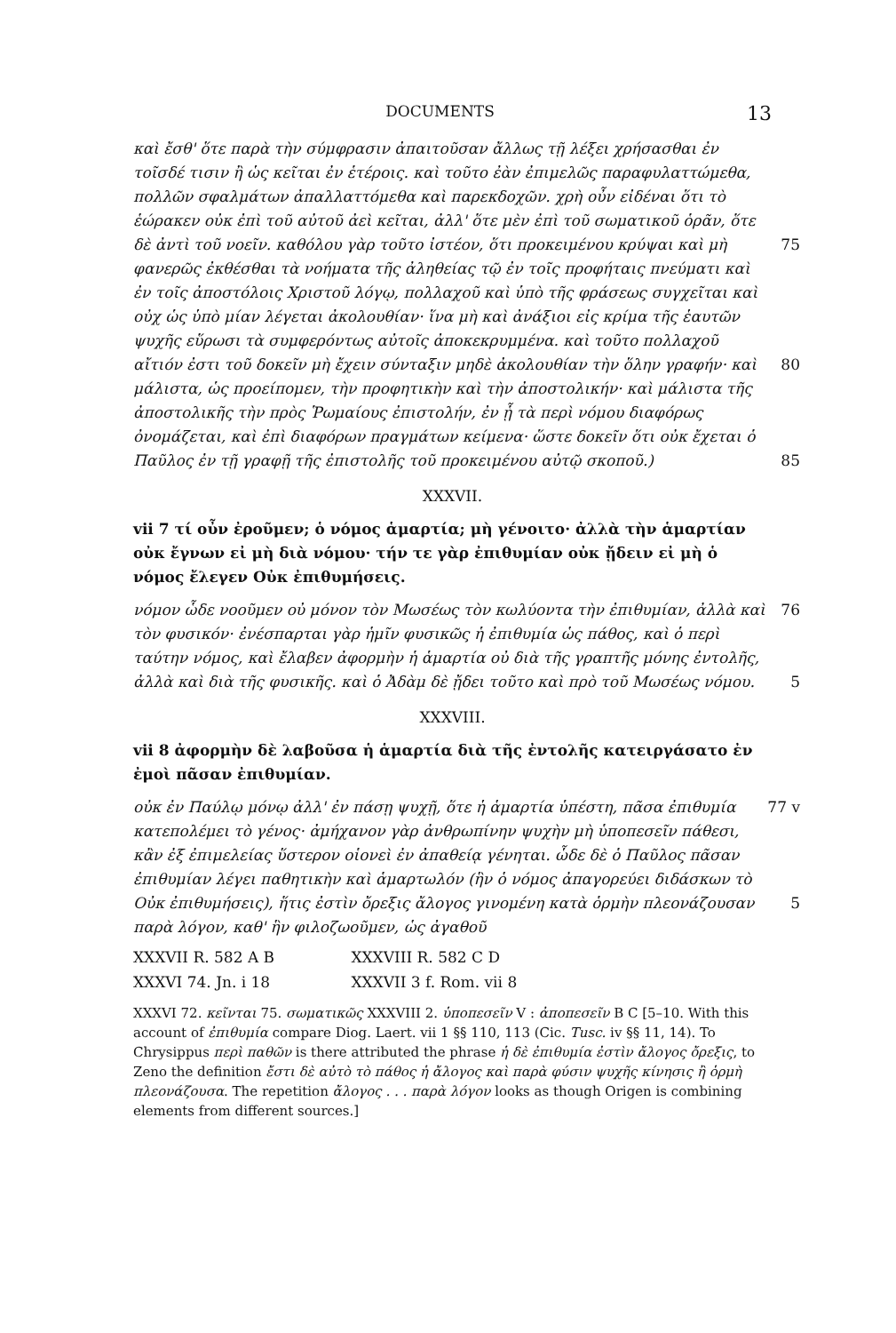DOCUMENTS 13
καὶ ἔσθ' ὅτε παρὰ τὴν σύμφρασιν ἀπαιτοῦσαν ἄλλως τῇ λέξει χρήσασθαι ἐν τοῖσδέ τισιν ἢ ὡς κεῖται ἐν ἑτέροις. καὶ τοῦτο ἐὰν ἐπιμελῶς παραφυλαττώμεθα, πολλῶν σφαλμάτων ἀπαλλαττόμεθα καὶ παρεκδοχῶν. χρὴ οὖν εἰδέναι ὅτι τὸ ἑώρακεν οὐκ ἐπὶ τοῦ αὐτοῦ ἀεὶ κεῖται, ἀλλ' ὅτε μὲν ἐπὶ τοῦ σωματικοῦ ὁρᾶν, ὅτε δὲ ἀντὶ τοῦ νοεῖν. καθόλου γὰρ τοῦτο ἰστέον, ὅτι 75 προκειμένου κρύψαι καὶ μὴ φανερῶς ἐκθέσθαι τὰ νοήματα τῆς ἀληθείας τῷ ἐν τοῖς προφήταις πνεύματι καὶ ἐν τοῖς ἀποστόλοις Χριστοῦ λόγῳ, πολλαχοῦ καὶ ὑπὸ τῆς φράσεως συγχεῖται καὶ οὐχ ὡς ὑπὸ μίαν λέγεται ἀκολουθίαν· ἵνα μὴ καὶ ἀνάξιοι εἰς κρίμα τῆς ἑαυτῶν ψυχῆς εὕρωσι τὰ συμφερόντως αὐτοῖς ἀποκεκρυμμένα. καὶ τοῦτο πολλαχοῦ αἴτιόν ἐστι τοῦ δοκεῖν μὴ ἔχειν σύνταξιν 80 μηδὲ ἀκολουθίαν τὴν ὅλην γραφήν· καὶ μάλιστα, ὡς προείπομεν, τὴν προφητικὴν καὶ τὴν ἀποστολικήν· καὶ μάλιστα τῆς ἀποστολικῆς τὴν πρὸς Ῥωμαίους ἐπιστολήν, ἐν ᾗ τὰ περὶ νόμου διαφόρως ὀνομάζεται, καὶ ἐπὶ διαφόρων πραγμάτων κείμενα· ὥστε δοκεῖν ὅτι οὐκ ἔχεται ὁ Παῦλος ἐν τῇ γραφῇ τῆς ἐπιστολῆς τοῦ προκειμένου αὐτῷ σκοποῦ.) 85
XXXVII.
vii 7 τί οὖν ἐροῦμεν; ὁ νόμος ἁμαρτία; μὴ γένοιτο· ἀλλὰ τὴν ἁμαρτίαν οὐκ ἔγνων εἰ μὴ διὰ νόμου· τήν τε γὰρ ἐπιθυμίαν οὐκ ᾔδειν εἰ μὴ ὁ νόμος ἔλεγεν Οὐκ ἐπιθυμήσεις.
νόμον ὧδε νοοῦμεν οὐ μόνον τὸν Μωσέως τὸν κωλύοντα τὴν ἐπιθυμίαν, ἀλλὰ 76 καὶ τὸν φυσικόν· ἐνέσπαρται γὰρ ἡμῖν φυσικῶς ἡ ἐπιθυμία ὡς πάθος, καὶ ὁ περὶ ταύτην νόμος, καὶ ἔλαβεν ἀφορμὴν ἡ ἁμαρτία οὐ διὰ τῆς γραπτῆς μόνης ἐντολῆς, ἀλλὰ καὶ διὰ τῆς φυσικῆς. καὶ ὁ Ἀδὰμ δὲ ᾔδει τοῦτο καὶ πρὸ τοῦ Μωσέως νόμου. 5
XXXVIII.
vii 8 ἀφορμὴν δὲ λαβοῦσα ἡ ἁμαρτία διὰ τῆς ἐντολῆς κατειργάσατο ἐν ἐμοὶ πᾶσαν ἐπιθυμίαν.
οὐκ ἐν Παύλῳ μόνῳ ἀλλ' ἐν πάσῃ ψυχῇ, ὅτε ἡ ἁμαρτία ὑπέστη, πᾶσα 77 v ἐπιθυμία κατεπολέμει τὸ γένος· ἀμήχανον γὰρ ἀνθρωπίνην ψυχὴν μὴ ὑποπεσεῖν πάθεσι, κἂν ἐξ ἐπιμελείας ὕστερον οἱονεὶ ἐν ἀπαθείᾳ γένηται. ὧδε δὲ ὁ Παῦλος πᾶσαν ἐπιθυμίαν λέγει παθητικὴν καὶ ἁμαρτωλόν (ἣν ὁ νόμος ἀπαγορεύει διδάσκων τὸ Οὐκ ἐπιθυμήσεις), ἥτις ἐστὶν ὄρεξις ἄλογος γινομένη 5 κατὰ ὁρμὴν πλεονάζουσαν παρὰ λόγον, καθ' ἣν φιλοζωοῦμεν, ὡς ἀγαθοῦ
XXXVII R. 582 A B XXXVIII R. 582 C D
XXXVI 74. Jn. i 18 XXXVII 3 f. Rom. vii 8
XXXVI 72. κεῖνται 75. σωματικῶς XXXVIII 2. ὑποπεσεῖν V : ἀποπεσεῖν B C [5–10. With this account of ἐπιθυμία compare Diog. Laert. vii 1 §§ 110, 113 (Cic. Tusc. iv §§ 11, 14). To Chrysippus περὶ παθῶν is there attributed the phrase ἡ δὲ ἐπιθυμία ἐστὶν ἄλογος ὄρεξις, to Zeno the definition ἔστι δὲ αὐτὸ τὸ πάθος ἡ ἄλογος καὶ παρὰ φύσιν ψυχῆς κίνησις ἢ ὁρμὴ πλεονάζουσα. The repetition ἄλογος . . . παρὰ λόγον looks as though Origen is combining elements from different sources.]